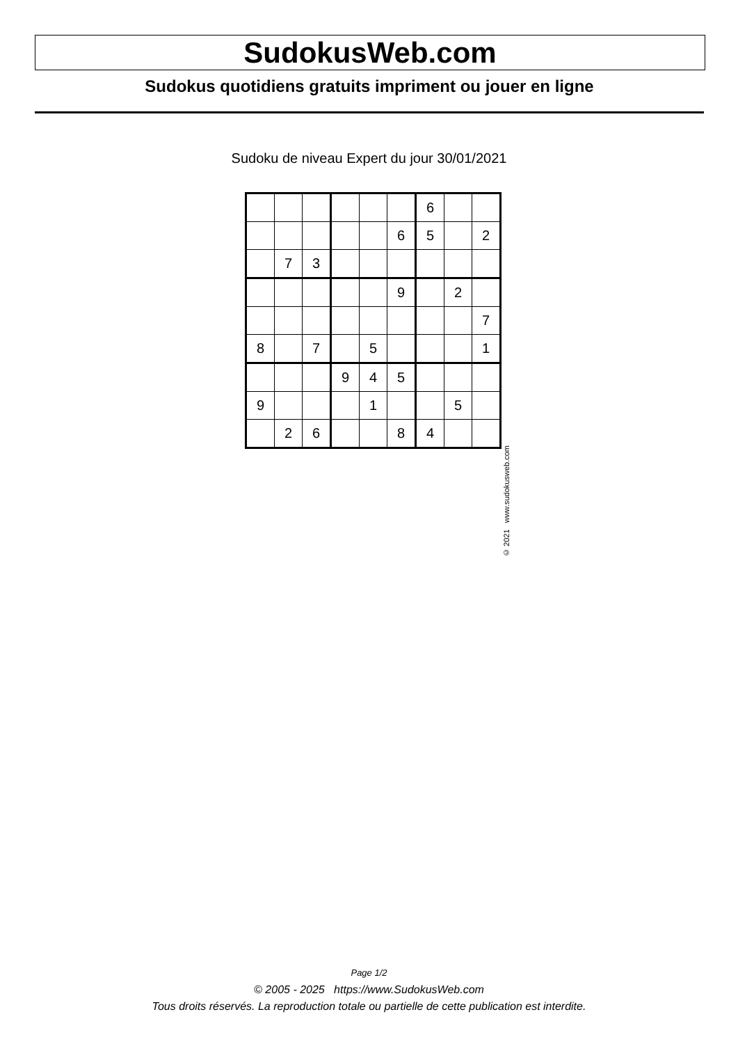SudokusWeb.com
Sudokus quotidiens gratuits impriment ou jouer en ligne
Sudoku de niveau Expert du jour 30/01/2021
| | | | | | | 6 | | |
| | | | | | 6 | 5 | | 2 |
| | 7 | 3 | | | | | | |
| | | | | | 9 | | 2 | |
| | | | | | | | | 7 |
| 8 | | 7 | | 5 | | | | 1 |
| | | | 9 | 4 | 5 | | | |
| 9 | | | | 1 | | | 5 | |
| | 2 | 6 | | | 8 | 4 | | |
© 2021 www.sudokusweb.com
Page 1/2
© 2005 - 2025 https://www.SudokusWeb.com
Tous droits réservés. La reproduction totale ou partielle de cette publication est interdite.